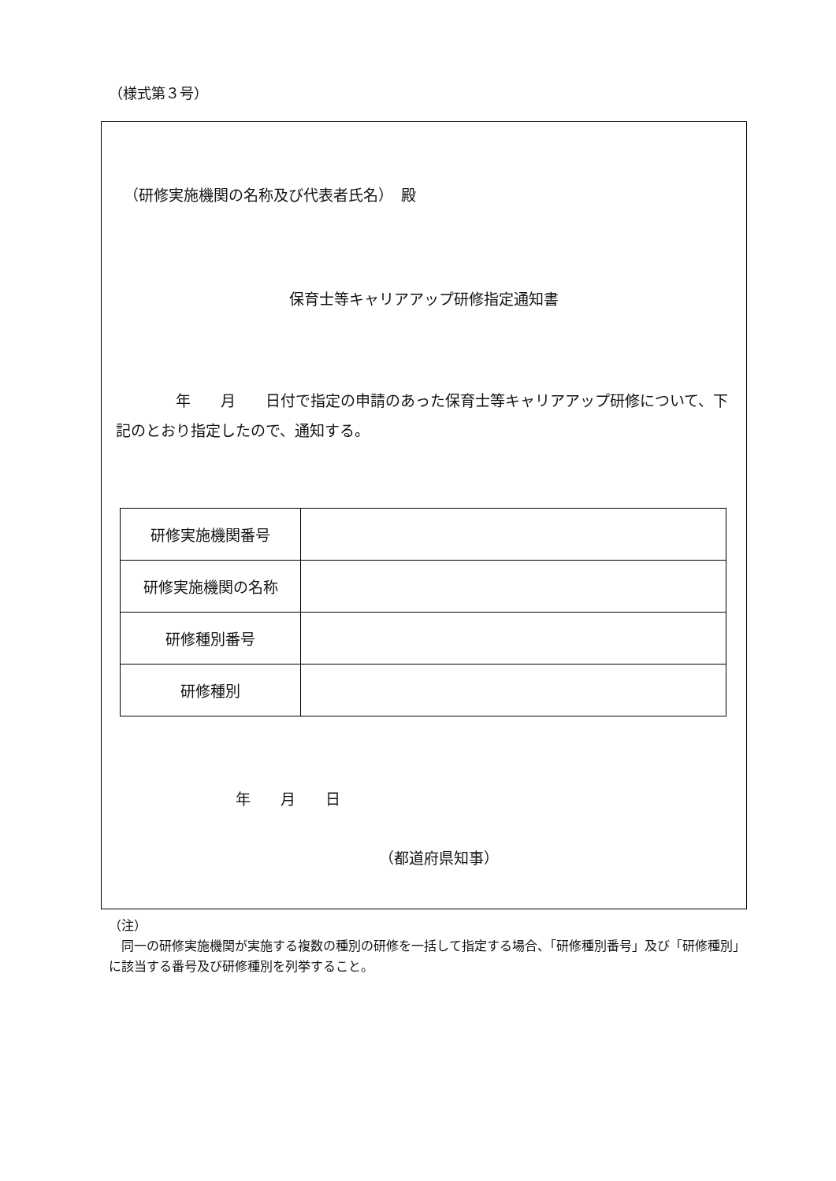（様式第３号）
（研修実施機関の名称及び代表者氏名）　殿
保育士等キャリアアップ研修指定通知書
　　　　年　　月　　日付で指定の申請のあった保育士等キャリアアップ研修について、下記のとおり指定したので、通知する。
| 研修実施機関番号 | |
| 研修実施機関の名称 | |
| 研修種別番号 | |
| 研修種別 | |
年　　月　　日
（都道府県知事）
（注）
　同一の研修実施機関が実施する複数の種別の研修を一括して指定する場合、「研修種別番号」及び「研修種別」に該当する番号及び研修種別を列挙すること。